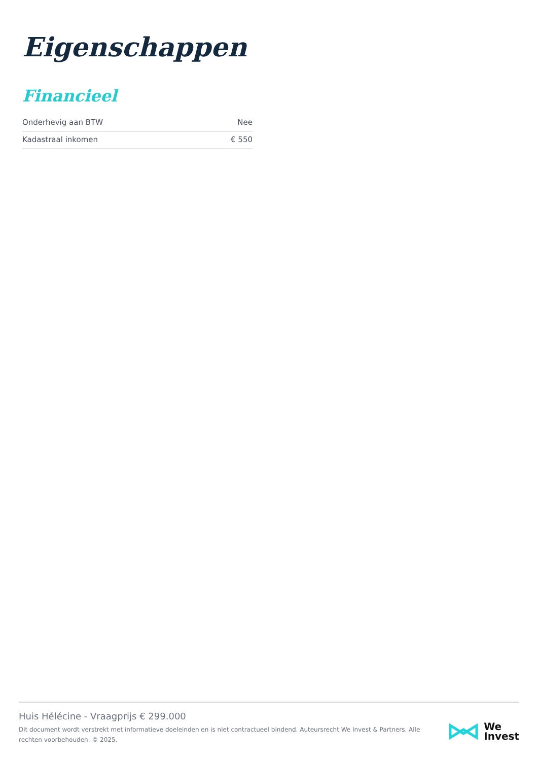Eigenschappen
Financieel
| Onderhevig aan BTW | Nee |
| Kadastraal inkomen | € 550 |
Huis Hélécine - Vraagprijs € 299.000
Dit document wordt verstrekt met informatieve doeleinden en is niet contractueel bindend. Auteursrecht We Invest & Partners. Alle rechten voorbehouden. © 2025.
We
Invest